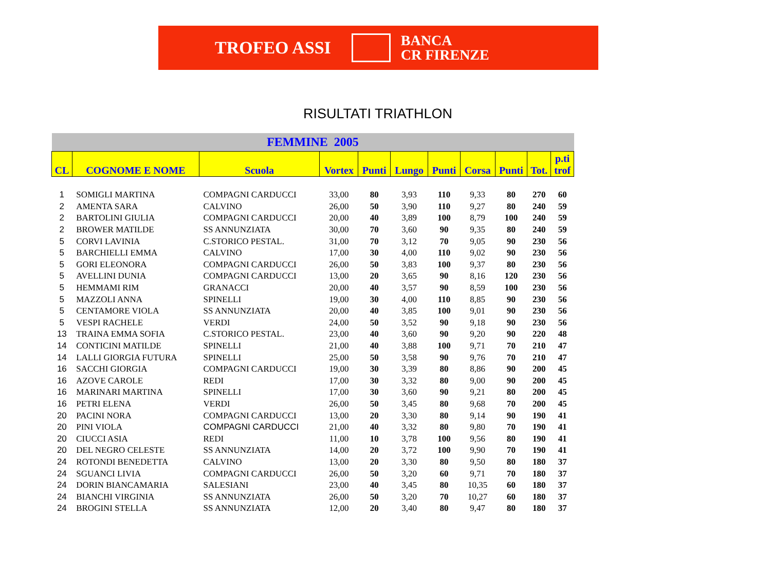TROFEO ASSI BANCA
CR FIRENZE
RISULTATI TRIATHLON
| FEMMINE 2005 | | | | | | | | | | |
| CL | COGNOME E NOME | Scuola | Vortex | Punti | Lungo | Punti | Corsa | Punti | Tot. | p.ti trof |
| 1 | SOMIGLI MARTINA | COMPAGNI CARDUCCI | 33,00 | 80 | 3,93 | 110 | 9,33 | 80 | 270 | 60 |
| 2 | AMENTA SARA | CALVINO | 26,00 | 50 | 3,90 | 110 | 9,27 | 80 | 240 | 59 |
| 2 | BARTOLINI GIULIA | COMPAGNI CARDUCCI | 20,00 | 40 | 3,89 | 100 | 8,79 | 100 | 240 | 59 |
| 2 | BROWER MATILDE | SS ANNUNZIATA | 30,00 | 70 | 3,60 | 90 | 9,35 | 80 | 240 | 59 |
| 5 | CORVI LAVINIA | C.STORICO PESTAL. | 31,00 | 70 | 3,12 | 70 | 9,05 | 90 | 230 | 56 |
| 5 | BARCHIELLI EMMA | CALVINO | 17,00 | 30 | 4,00 | 110 | 9,02 | 90 | 230 | 56 |
| 5 | GORI ELEONORA | COMPAGNI CARDUCCI | 26,00 | 50 | 3,83 | 100 | 9,37 | 80 | 230 | 56 |
| 5 | AVELLINI DUNIA | COMPAGNI CARDUCCI | 13,00 | 20 | 3,65 | 90 | 8,16 | 120 | 230 | 56 |
| 5 | HEMMAMI RIM | GRANACCI | 20,00 | 40 | 3,57 | 90 | 8,59 | 100 | 230 | 56 |
| 5 | MAZZOLI ANNA | SPINELLI | 19,00 | 30 | 4,00 | 110 | 8,85 | 90 | 230 | 56 |
| 5 | CENTAMORE VIOLA | SS ANNUNZIATA | 20,00 | 40 | 3,85 | 100 | 9,01 | 90 | 230 | 56 |
| 5 | VESPI RACHELE | VERDI | 24,00 | 50 | 3,52 | 90 | 9,18 | 90 | 230 | 56 |
| 13 | TRAINA EMMA SOFIA | C.STORICO PESTAL. | 23,00 | 40 | 3,60 | 90 | 9,20 | 90 | 220 | 48 |
| 14 | CONTICINI MATILDE | SPINELLI | 21,00 | 40 | 3,88 | 100 | 9,71 | 70 | 210 | 47 |
| 14 | LALLI GIORGIA FUTURA | SPINELLI | 25,00 | 50 | 3,58 | 90 | 9,76 | 70 | 210 | 47 |
| 16 | SACCHI GIORGIA | COMPAGNI CARDUCCI | 19,00 | 30 | 3,39 | 80 | 8,86 | 90 | 200 | 45 |
| 16 | AZOVE CAROLE | REDI | 17,00 | 30 | 3,32 | 80 | 9,00 | 90 | 200 | 45 |
| 16 | MARINARI MARTINA | SPINELLI | 17,00 | 30 | 3,60 | 90 | 9,21 | 80 | 200 | 45 |
| 16 | PETRI ELENA | VERDI | 26,00 | 50 | 3,45 | 80 | 9,68 | 70 | 200 | 45 |
| 20 | PACINI NORA | COMPAGNI CARDUCCI | 13,00 | 20 | 3,30 | 80 | 9,14 | 90 | 190 | 41 |
| 20 | PINI VIOLA | COMPAGNI CARDUCCI | 21,00 | 40 | 3,32 | 80 | 9,80 | 70 | 190 | 41 |
| 20 | CIUCCI ASIA | REDI | 11,00 | 10 | 3,78 | 100 | 9,56 | 80 | 190 | 41 |
| 20 | DEL NEGRO CELESTE | SS ANNUNZIATA | 14,00 | 20 | 3,72 | 100 | 9,90 | 70 | 190 | 41 |
| 24 | ROTONDI BENEDETTA | CALVINO | 13,00 | 20 | 3,30 | 80 | 9,50 | 80 | 180 | 37 |
| 24 | SGUANCI LIVIA | COMPAGNI CARDUCCI | 26,00 | 50 | 3,20 | 60 | 9,71 | 70 | 180 | 37 |
| 24 | DORIN BIANCAMARIA | SALESIANI | 23,00 | 40 | 3,45 | 80 | 10,35 | 60 | 180 | 37 |
| 24 | BIANCHI VIRGINIA | SS ANNUNZIATA | 26,00 | 50 | 3,20 | 70 | 10,27 | 60 | 180 | 37 |
| 24 | BROGINI STELLA | SS ANNUNZIATA | 12,00 | 20 | 3,40 | 80 | 9,47 | 80 | 180 | 37 |